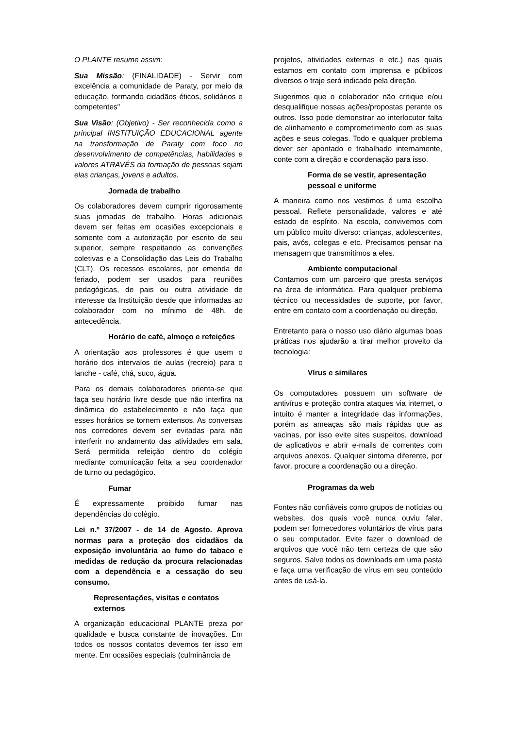O PLANTE resume assim:
Sua Missão: (FINALIDADE) - Servir com excelência a comunidade de Paraty, por meio da educação, formando cidadãos éticos, solidários e competentes"
Sua Visão: (Objetivo) - Ser reconhecida como a principal INSTITUIÇÃO EDUCACIONAL agente na transformação de Paraty com foco no desenvolvimento de competências, habilidades e valores ATRAVÉS da formação de pessoas sejam elas crianças, jovens e adultos.
Jornada de trabalho
Os colaboradores devem cumprir rigorosamente suas jornadas de trabalho. Horas adicionais devem ser feitas em ocasiões excepcionais e somente com a autorização por escrito de seu superior, sempre respeitando as convenções coletivas e a Consolidação das Leis do Trabalho (CLT). Os recessos escolares, por emenda de feriado, podem ser usados para reuniões pedagógicas, de pais ou outra atividade de interesse da Instituição desde que informadas ao colaborador com no mínimo de 48h. de antecedência.
Horário de café, almoço e refeições
A orientação aos professores é que usem o horário dos intervalos de aulas (recreio) para o lanche - café, chá, suco, água.
Para os demais colaboradores orienta-se que faça seu horário livre desde que não interfira na dinâmica do estabelecimento e não faça que esses horários se tornem extensos. As conversas nos corredores devem ser evitadas para não interferir no andamento das atividades em sala. Será permitida refeição dentro do colégio mediante comunicação feita a seu coordenador de turno ou pedagógico.
Fumar
É expressamente proibido fumar nas dependências do colégio.
Lei n.º 37/2007 - de 14 de Agosto. Aprova normas para a proteção dos cidadãos da exposição involuntária ao fumo do tabaco e medidas de redução da procura relacionadas com a dependência e a cessação do seu consumo.
Representações, visitas e contatos externos
A organização educacional PLANTE preza por qualidade e busca constante de inovações. Em todos os nossos contatos devemos ter isso em mente. Em ocasiões especiais (culminância de
projetos, atividades externas e etc.) nas quais estamos em contato com imprensa e públicos diversos o traje será indicado pela direção.
Sugerimos que o colaborador não critique e/ou desqualifique nossas ações/propostas perante os outros. Isso pode demonstrar ao interlocutor falta de alinhamento e comprometimento com as suas ações e seus colegas. Todo e qualquer problema dever ser apontado e trabalhado internamente, conte com a direção e coordenação para isso.
Forma de se vestir, apresentação pessoal e uniforme
A maneira como nos vestimos é uma escolha pessoal. Reflete personalidade, valores e até estado de espírito. Na escola, convivemos com um público muito diverso: crianças, adolescentes, pais, avós, colegas e etc. Precisamos pensar na mensagem que transmitimos a eles.
Ambiente computacional
Contamos com um parceiro que presta serviços na área de informática. Para qualquer problema técnico ou necessidades de suporte, por favor, entre em contato com a coordenação ou direção.
Entretanto para o nosso uso diário algumas boas práticas nos ajudarão a tirar melhor proveito da tecnologia:
Vírus e similares
Os computadores possuem um software de antivírus e proteção contra ataques via internet, o intuito é manter a integridade das informações, porém as ameaças são mais rápidas que as vacinas, por isso evite sites suspeitos, download de aplicativos e abrir e-mails de correntes com arquivos anexos. Qualquer sintoma diferente, por favor, procure a coordenação ou a direção.
Programas da web
Fontes não confiáveis como grupos de notícias ou websites, dos quais você nunca ouviu falar, podem ser fornecedores voluntários de vírus para o seu computador. Evite fazer o download de arquivos que você não tem certeza de que são seguros. Salve todos os downloads em uma pasta e faça uma verificação de vírus em seu conteúdo antes de usá-la.